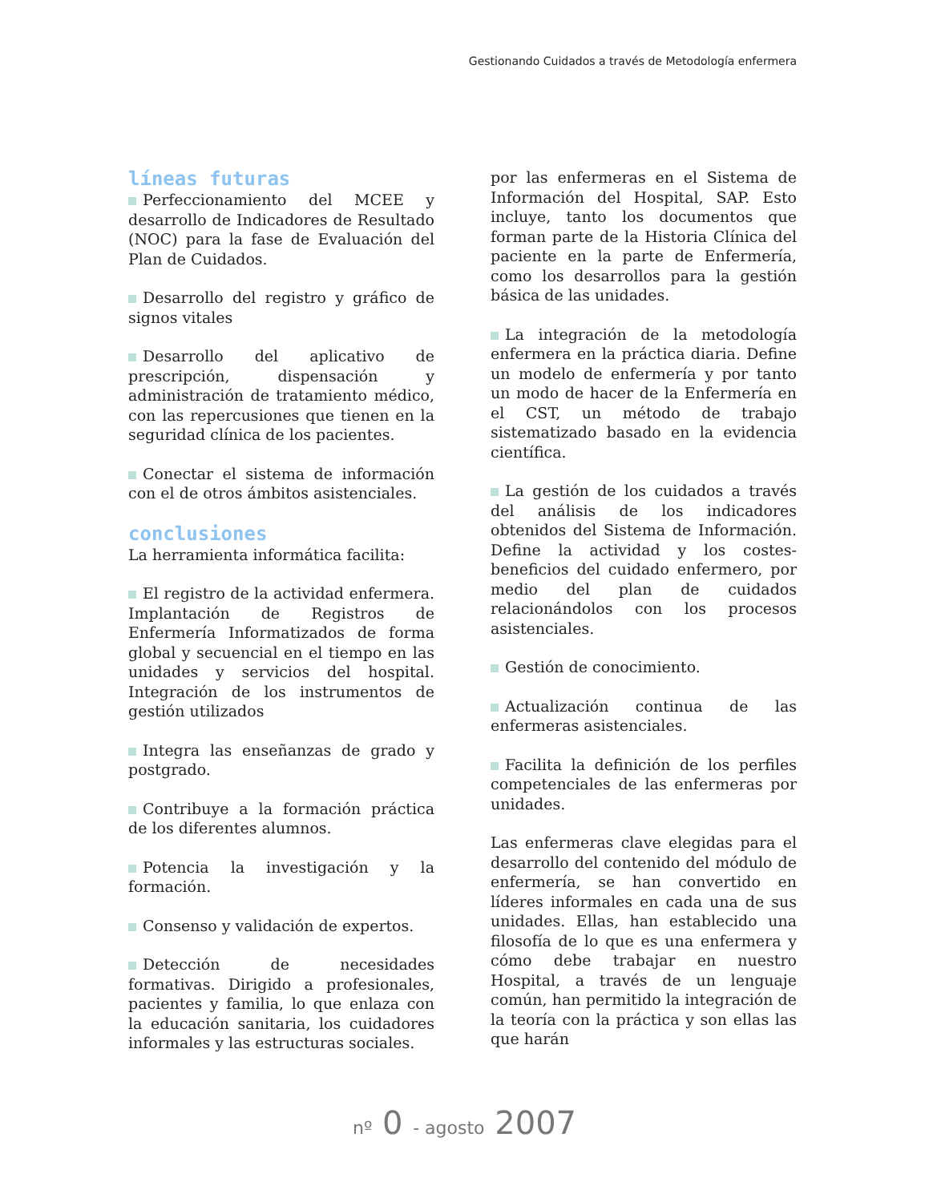Gestionando Cuidados a través de Metodología enfermera
líneas futuras
Perfeccionamiento del MCEE y desarrollo de Indicadores de Resultado (NOC) para la fase de Evaluación del Plan de Cuidados.
Desarrollo del registro y gráfico de signos vitales
Desarrollo del aplicativo de prescripción, dispensación y administración de tratamiento médico, con las repercusiones que tienen en la seguridad clínica de los pacientes.
Conectar el sistema de información con el de otros ámbitos asistenciales.
conclusiones
La herramienta informática facilita:
El registro de la actividad enfermera. Implantación de Registros de Enfermería Informatizados de forma global y secuencial en el tiempo en las unidades y servicios del hospital. Integración de los instrumentos de gestión utilizados
Integra las enseñanzas de grado y postgrado.
Contribuye a la formación práctica de los diferentes alumnos.
Potencia la investigación y la formación.
Consenso y validación de expertos.
Detección de necesidades formativas. Dirigido a profesionales, pacientes y familia, lo que enlaza con la educación sanitaria, los cuidadores informales y las estructuras sociales.
por las enfermeras en el Sistema de Información del Hospital, SAP. Esto incluye, tanto los documentos que forman parte de la Historia Clínica del paciente en la parte de Enfermería, como los desarrollos para la gestión básica de las unidades.
La integración de la metodología enfermera en la práctica diaria. Define un modelo de enfermería y por tanto un modo de hacer de la Enfermería en el CST, un método de trabajo sistematizado basado en la evidencia científica.
La gestión de los cuidados a través del análisis de los indicadores obtenidos del Sistema de Información. Define la actividad y los costes-beneficios del cuidado enfermero, por medio del plan de cuidados relacionándolos con los procesos asistenciales.
Gestión de conocimiento.
Actualización continua de las enfermeras asistenciales.
Facilita la definición de los perfiles competenciales de las enfermeras por unidades.
Las enfermeras clave elegidas para el desarrollo del contenido del módulo de enfermería, se han convertido en líderes informales en cada una de sus unidades. Ellas, han establecido una filosofía de lo que es una enfermera y cómo debe trabajar en nuestro Hospital, a través de un lenguaje común, han permitido la integración de la teoría con la práctica y son ellas las que harán
nº 0 - agosto 2007